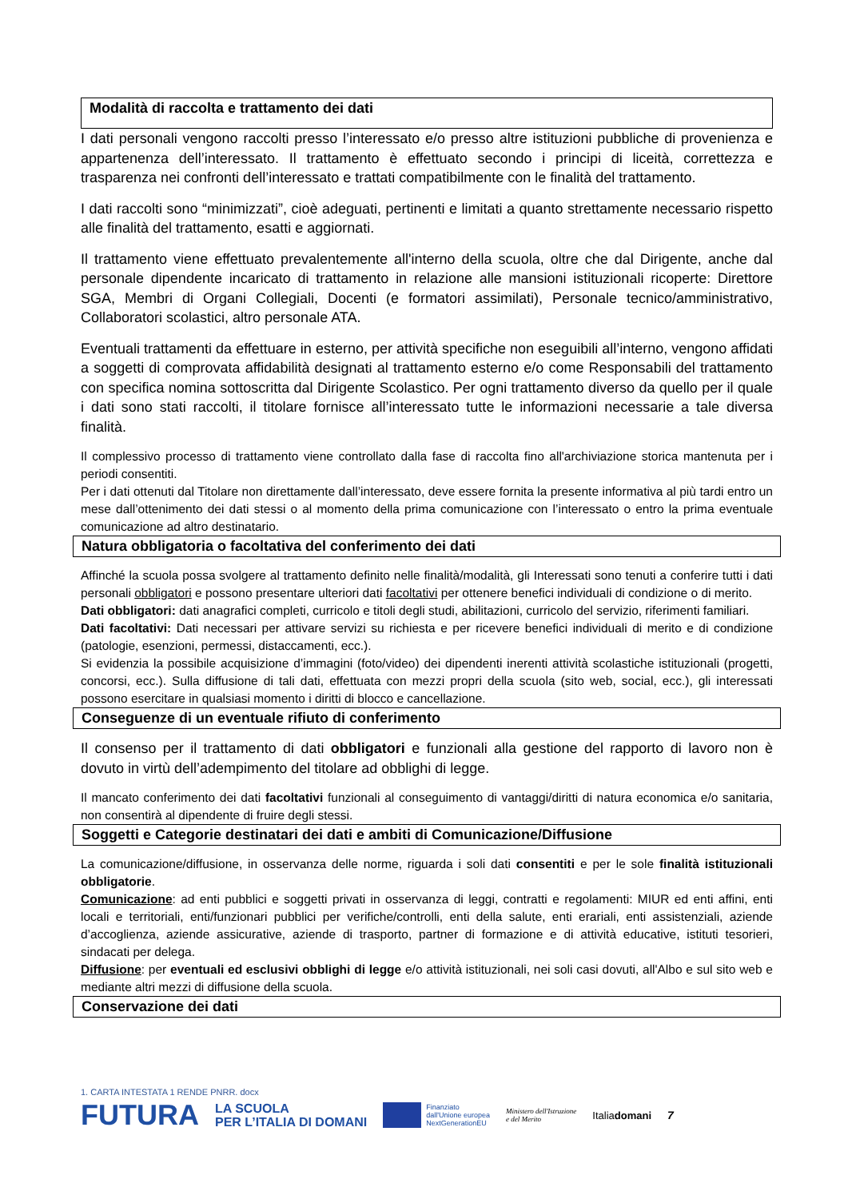Modalità di raccolta e trattamento dei dati
I dati personali vengono raccolti presso l’interessato e/o presso altre istituzioni pubbliche di provenienza e appartenenza dell’interessato. Il trattamento è effettuato secondo i principi di liceità, correttezza e trasparenza nei confronti dell’interessato e trattati compatibilmente con le finalità del trattamento.
I dati raccolti sono “minimizzati”, cioè adeguati, pertinenti e limitati a quanto strettamente necessario rispetto alle finalità del trattamento, esatti e aggiornati.
Il trattamento viene effettuato prevalentemente all'interno della scuola, oltre che dal Dirigente, anche dal personale dipendente incaricato di trattamento in relazione alle mansioni istituzionali ricoperte: Direttore SGA, Membri di Organi Collegiali, Docenti (e formatori assimilati), Personale tecnico/amministrativo, Collaboratori scolastici, altro personale ATA.
Eventuali trattamenti da effettuare in esterno, per attività specifiche non eseguibili all’interno, vengono affidati a soggetti di comprovata affidabilità designati al trattamento esterno e/o come Responsabili del trattamento con specifica nomina sottoscritta dal Dirigente Scolastico. Per ogni trattamento diverso da quello per il quale i dati sono stati raccolti, il titolare fornisce all’interessato tutte le informazioni necessarie a tale diversa finalità.
Il complessivo processo di trattamento viene controllato dalla fase di raccolta fino all'archiviazione storica mantenuta per i periodi consentiti.
Per i dati ottenuti dal Titolare non direttamente dall’interessato, deve essere fornita la presente informativa al più tardi entro un mese dall’ottenimento dei dati stessi o al momento della prima comunicazione con l’interessato o entro la prima eventuale comunicazione ad altro destinatario.
Natura obbligatoria o facoltativa del conferimento dei dati
Affinché la scuola possa svolgere al trattamento definito nelle finalità/modalità, gli Interessati sono tenuti a conferire tutti i dati personali obbligatori e possono presentare ulteriori dati facoltativi per ottenere benefici individuali di condizione o di merito.
Dati obbligatori: dati anagrafici completi, curricolo e titoli degli studi, abilitazioni, curricolo del servizio, riferimenti familiari.
Dati facoltativi: Dati necessari per attivare servizi su richiesta e per ricevere benefici individuali di merito e di condizione (patologie, esenzioni, permessi, distaccamenti, ecc.).
Si evidenzia la possibile acquisizione d’immagini (foto/video) dei dipendenti inerenti attività scolastiche istituzionali (progetti, concorsi, ecc.). Sulla diffusione di tali dati, effettuata con mezzi propri della scuola (sito web, social, ecc.), gli interessati possono esercitare in qualsiasi momento i diritti di blocco e cancellazione.
Conseguenze di un eventuale rifiuto di conferimento
Il consenso per il trattamento di dati obbligatori e funzionali alla gestione del rapporto di lavoro non è dovuto in virtù dell’adempimento del titolare ad obblighi di legge.
Il mancato conferimento dei dati facoltativi funzionali al conseguimento di vantaggi/diritti di natura economica e/o sanitaria, non consentirà al dipendente di fruire degli stessi.
Soggetti e Categorie destinatari dei dati e ambiti di Comunicazione/Diffusione
La comunicazione/diffusione, in osservanza delle norme, riguarda i soli dati consentiti e per le sole finalità istituzionali obbligatorie.
Comunicazione: ad enti pubblici e soggetti privati in osservanza di leggi, contratti e regolamenti: MIUR ed enti affini, enti locali e territoriali, enti/funzionari pubblici per verifiche/controlli, enti della salute, enti erariali, enti assistenziali, aziende d’accoglienza, aziende assicurative, aziende di trasporto, partner di formazione e di attività educative, istituti tesorieri, sindacati per delega.
Diffusione: per eventuali ed esclusivi obblighi di legge e/o attività istituzionali, nei soli casi dovuti, all'Albo e sul sito web e mediante altri mezzi di diffusione della scuola.
Conservazione dei dati
1. CARTA INTESTATA 1 RENDE PNRR. docx
FUTURA LA SCUOLA
PER L’ITALIA DI DOMANI Finanziato
dall'Unione europea
NextGenerationEU Ministero dell'Istruzione
e del Merito Italiadomani 7